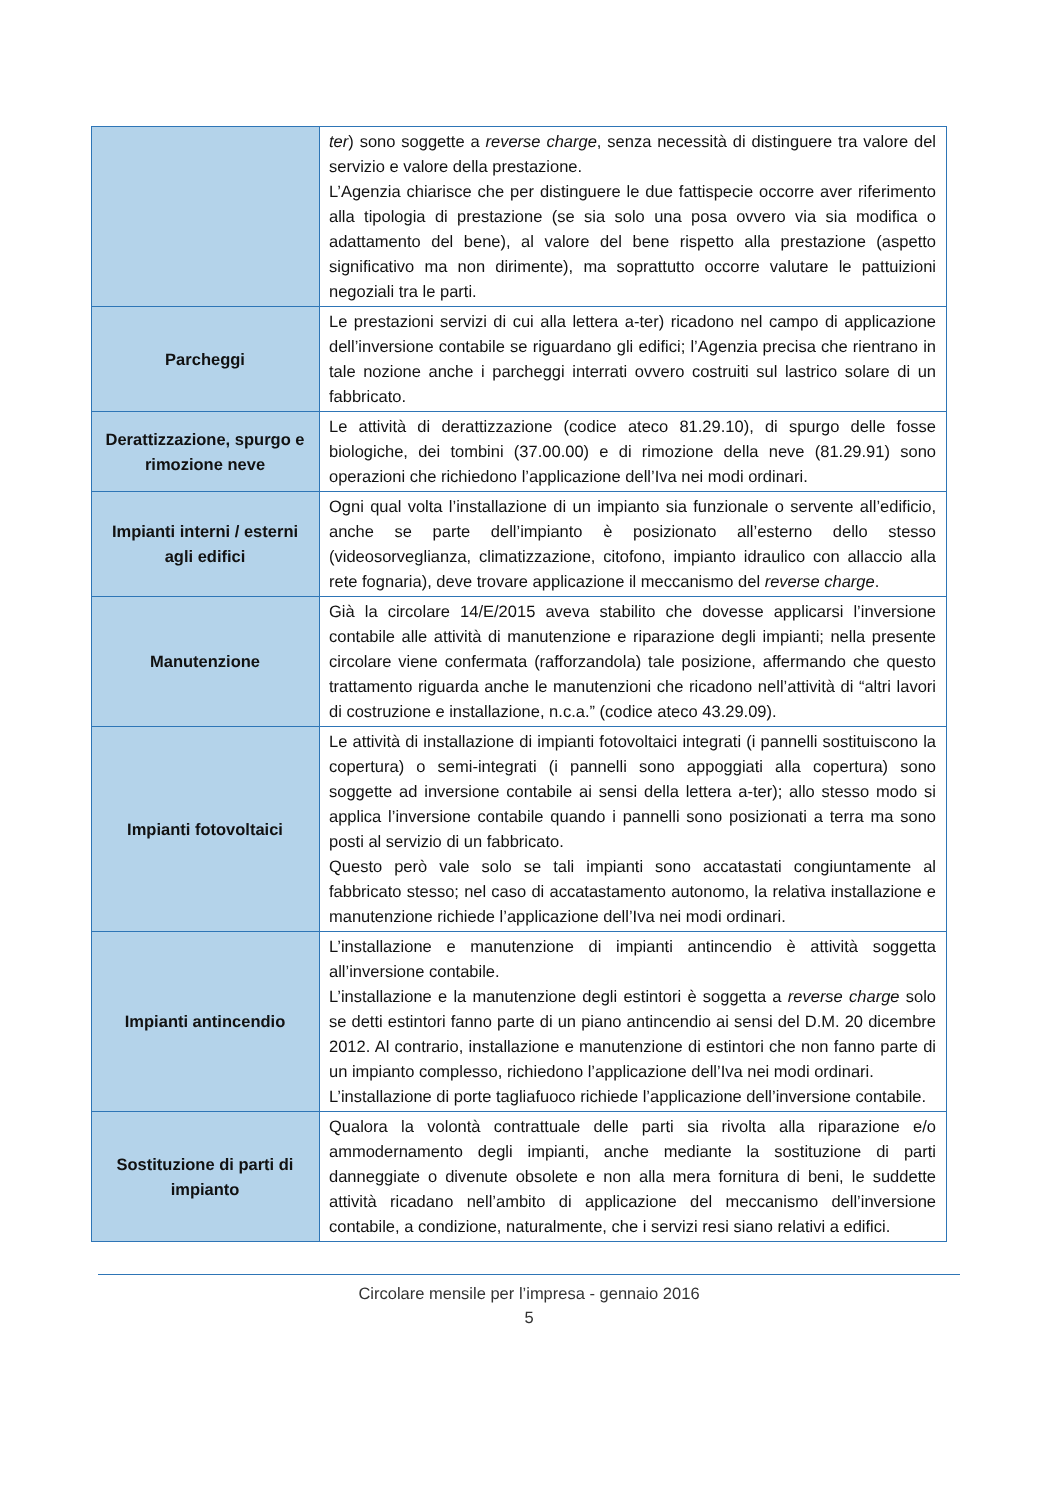| | ter ) sono soggette a reverse charge , senza necessità di distinguere tra valore del servizio e valore della prestazione. L’Agenzia chiarisce che per distinguere le due fattispecie occorre aver riferimento alla tipologia di prestazione (se sia solo una posa ovvero via sia modifica o adattamento del bene), al valore del bene rispetto alla prestazione (aspetto significativo ma non dirimente), ma soprattutto occorre valutare le pattuizioni negoziali tra le parti. |
| Parcheggi | Le prestazioni servizi di cui alla lettera a-ter) ricadono nel campo di applicazione dell’inversione contabile se riguardano gli edifici; l’Agenzia precisa che rientrano in tale nozione anche i parcheggi interrati ovvero costruiti sul lastrico solare di un fabbricato. |
| Derattizzazione, spurgo e rimozione neve | Le attività di derattizzazione (codice ateco 81.29.10), di spurgo delle fosse biologiche, dei tombini (37.00.00) e di rimozione della neve (81.29.91) sono operazioni che richiedono l’applicazione dell’Iva nei modi ordinari. |
| Impianti interni / esterni agli edifici | Ogni qual volta l’installazione di un impianto sia funzionale o servente all’edificio, anche se parte dell’impianto è posizionato all’esterno dello stesso (videosorveglianza, climatizzazione, citofono, impianto idraulico con allaccio alla rete fognaria), deve trovare applicazione il meccanismo del reverse charge . |
| Manutenzione | Già la circolare 14/E/2015 aveva stabilito che dovesse applicarsi l’inversione contabile alle attività di manutenzione e riparazione degli impianti; nella presente circolare viene confermata (rafforzandola) tale posizione, affermando che questo trattamento riguarda anche le manutenzioni che ricadono nell’attività di “altri lavori di costruzione e installazione, n.c.a.” (codice ateco 43.29.09). |
| Impianti fotovoltaici | Le attività di installazione di impianti fotovoltaici integrati (i pannelli sostituiscono la copertura) o semi-integrati (i pannelli sono appoggiati alla copertura) sono soggette ad inversione contabile ai sensi della lettera a-ter); allo stesso modo si applica l’inversione contabile quando i pannelli sono posizionati a terra ma sono posti al servizio di un fabbricato. Questo però vale solo se tali impianti sono accatastati congiuntamente al fabbricato stesso; nel caso di accatastamento autonomo, la relativa installazione e manutenzione richiede l’applicazione dell’Iva nei modi ordinari. |
| Impianti antincendio | L’installazione e manutenzione di impianti antincendio è attività soggetta all’inversione contabile. L’installazione e la manutenzione degli estintori è soggetta a reverse charge solo se detti estintori fanno parte di un piano antincendio ai sensi del D.M. 20 dicembre 2012. Al contrario, installazione e manutenzione di estintori che non fanno parte di un impianto complesso, richiedono l’applicazione dell’Iva nei modi ordinari. L’installazione di porte tagliafuoco richiede l’applicazione dell’inversione contabile. |
| Sostituzione di parti di impianto | Qualora la volontà contrattuale delle parti sia rivolta alla riparazione e/o ammodernamento degli impianti, anche mediante la sostituzione di parti danneggiate o divenute obsolete e non alla mera fornitura di beni, le suddette attività ricadano nell’ambito di applicazione del meccanismo dell’inversione contabile, a condizione, naturalmente, che i servizi resi siano relativi a edifici. |
Circolare mensile per l’impresa - gennaio 2016
5